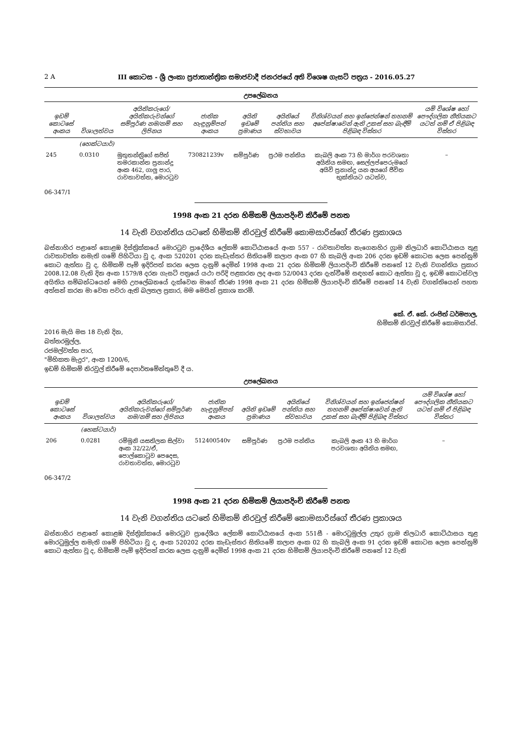2 A III කොටස - ශ්‍රී ලංකා ප්‍රජාතාන්ත්‍රික සමාජවාදී ජනරජයේ අති විශෙෂ ගැසට් පත්‍රය - 2016.05.27
උපලේඛනය
| ඉඩම් කොටසේ අංකය | විශාලත්වය | අයිතිකරුගේ/අයිතිකරුවන්ගේ සම්පූර්ණ නම/නම් සහ ලිපිනය | ජාතික හැඳුනුම්පත් අංකය | අයිති ඉඩමේ ප්‍රමාණය | අයිතියේ පන්තිය සහ ස්වභාවය | විනිශ්වයන් සහ ඉන්ජෙන්ෂන් තහනම් අපේක්ෂාවෙන් ඇති උකස් සහ බැඳීම් පිළිබඳ විස්තර | යම් විශේෂ හෝ පෞද්ගලික නීතියකට යටත් නම් ඒ පිළිබඳ විස්තර |
| --- | --- | --- | --- | --- | --- | --- | --- |
| | (හෙක්ටයාර්) | | | | | | |
| 245 | 0.0310 | මුතුතන්ත්‍රිගේ සජිත් තමරකාන්ත ප්‍රනාන්දු අංක 462, ගාලු පාර, රාවතාවත්ත, මොරටුව | 730821239v | සම්පූර්ණ | ප්‍රථම පන්තිය | කැබලි අංක 73 හි මාර්ග පරවශතා අයිතිය සමඟ, සෙල්ලප්පෙරුමගේ අයිවි ප්‍රනාන්දු යන අයගේ ජීවිත භුක්තියට යටත්ව, | – |
06-347/1
1998 අංක 21 දරන හිමිකම් ලියාපදිංචි කිරීමේ පනත
14 වැනි වගන්තිය යටතේ හිමිකම් නිරවුල් කිරීමේ කොමසාරිස්ගේ තීරණ ප්‍රකාශය
බස්නාහිර පළාතේ කොළඹ දිස්ත්‍රික්කයේ මොරටුව ප්‍රාදේශීය ලේකම් කොට්ඨාසයේ අංක 557 - රාවතාවත්ත නැගෙනහිර ග්‍රාම නිලධාරි කොට්ඨාසය තුළ රාවතාවත්ත නමැති ගමේ පිහිටියා වූ ද, අංක 520201 දරන කැඩැස්තර සිතියමේ කලාප අංක 07 හි කැබලි අංක 206 දරන ඉඩම් කොටස ලෙස පෙන්නුම් කොට ඇත්තා වූ ද, හිමිකම් පෑම් ඉදිරිපත් කරන ලෙස දැනුම් දෙමින් 1998 අංක 21 දරන හිමිකම් ලියාපදිංචි කිරීමේ පනතේ 12 වැනි වගන්තිය ප්‍රකාර 2008.12.08 වැනි දින අංක 1579/8 දරන ගැසට් පත්‍රයේ යථා පරිදි පළකරන ලද අංක 52/0043 දරන දැන්වීමේ සඳහන් කොට ඇත්තා වූ ද, ඉඩම් කොටස්වල අයිතිය සම්බන්ධයෙන් මෙහි උපලේඛනයේ දැක්වෙන මාගේ තීරණ 1998 අංක 21 දරන හිමිකම් ලියාපදිංචි කිරීමේ පනතේ 14 වැනි වගන්තියෙන් පහත අත්සන් කරන මා වෙත පවරා ඇති බලතල ප්‍රකාර, මම මෙයින් ප්‍රකාශ කරමි.
කේ. ඒ. කේ. රංජිත් ධර්මපාල,
හිමිකම් නිරවුල් කිරීමේ කොමසාරිස්.
2016 මැයි මස 18 වැනි දින,
බත්තරමුල්ල,
රජමල්වත්ත පාර,
"මිහිකත මැදුර", අංක 1200/6,
ඉඩම් හිමිකම් නිරවුල් කිරීමේ දෙපාර්තමේන්තුවේ දී ය.
උපලේඛනය
| ඉඩම් කොටසේ අංකය | විශාලත්වය | අයිතිකරුගේ/අයිතිකරුවන්ගේ සම්පූර්ණ නම/නම් සහ ලිපිනය | ජාතික හැඳුනුම්පත් අංකය | අයිති ඉඩමේ ප්‍රමාණය | අයිතියේ පන්තිය සහ ස්වභාවය | විනිශ්වයන් සහ ඉන්ජෙන්ෂන් තහනම් අපේක්ෂාවෙන් ඇති උකස් සහ බැඳීම් පිළිබඳ විස්තර | යම් විශේෂ හෝ පෞද්ගලික නීතියකට යටත් නම් ඒ පිළිබඳ විස්තර |
| --- | --- | --- | --- | --- | --- | --- | --- |
| | (හෙක්ටයාර්) | | | | | | |
| 206 | 0.0281 | රම්මුනි යසතිලක සිල්වා අංක 32/22/ඒ, පොල්කොටුව පෙදෙස, රාවතාවත්ත, මොරටුව | 512400540v | සම්පූර්ණ | ප්‍රථම පන්තිය | කැබලි අංක 43 හි මාර්ග පරවශතා අයිතිය සමඟ, | – |
06-347/2
1998 අංක 21 දරන හිමිකම් ලියාපදිංචි කිරීමේ පනත
14 වැනි වගන්තිය යටතේ හිමිකම් නිරවුල් කිරීමේ කොමසාරිස්ගේ තීරණ ප්‍රකාශය
බස්නාහිර පළාතේ කොළඹ දිස්ත්‍රික්කයේ මොරටුව ප්‍රාදේශීය ලේකම් කොට්ඨාසයේ අංක 551සී - මොරටුමුල්ල උතුර ග්‍රාම නිලධාරි කොට්ඨාසය තුළ මොරටුමුල්ල නමැති ගමේ පිහිටියා වූ ද, අංක 520202 දරන කැඩැස්තර සිතියමේ කලාප අංක 02 හි කැබලි අංක 91 දරන ඉඩම් කොටස ලෙස පෙන්නුම් කොට ඇත්තා වූ ද, හිමිකම් පෑම් ඉදිරිපත් කරන ලෙස දැනුම් දෙමින් 1998 අංක 21 දරන හිමිකම් ලියාපදිංචි කිරීමේ පනතේ 12 වැනි